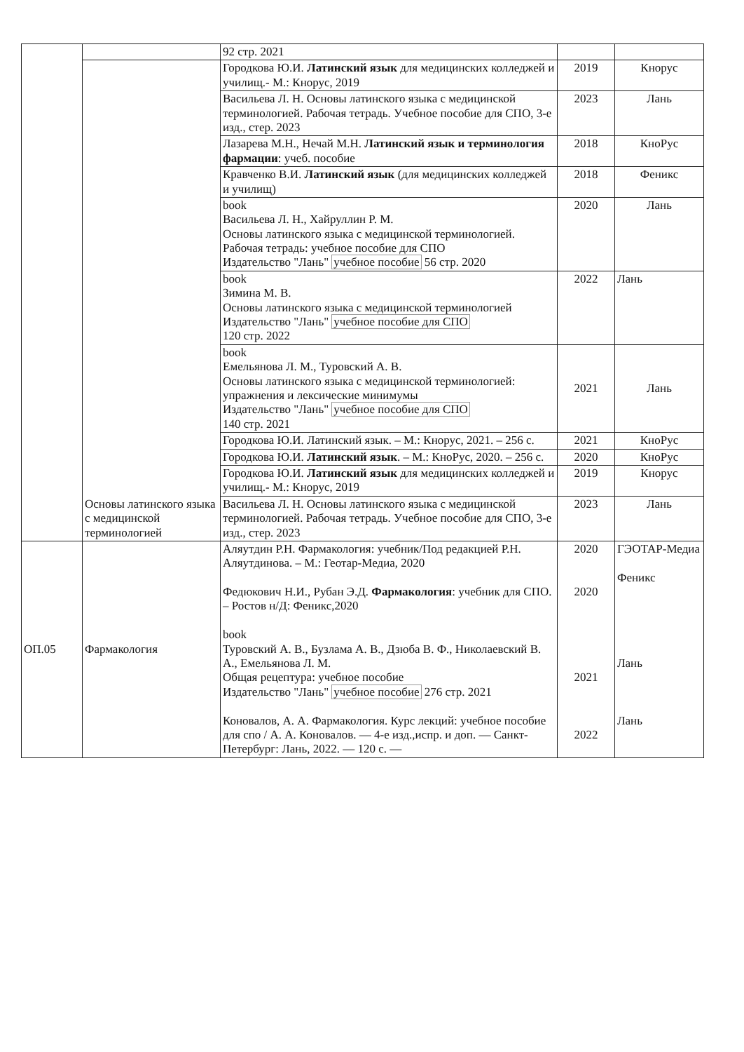| | | 92 стр. 2021 | | |
| | Основы латинского языка с медицинской терминологией | Городкова Ю.И. Латинский язык для медицинских колледжей и училищ.- М.: Кнорус, 2019 | 2019 | Кнорус |
| | | Васильева Л. Н. Основы латинского языка с медицинской терминологией. Рабочая тетрадь. Учебное пособие для СПО, 3-е изд., стер. 2023 | 2023 | Лань |
| | | Лазарева М.Н., Нечай М.Н. Латинский язык и терминология фармации : учеб. пособие | 2018 | КноРус |
| | | Кравченко В.И. Латинский язык (для медицинских колледжей и училищ) | 2018 | Феникс |
| | | book Васильева Л. Н., Хайруллин Р. М. Основы латинского языка с медицинской терминологией. Рабочая тетрадь: учебное пособие для СПО Издательство "Лань" учебное пособие 56 стр. 2020 | 2020 | Лань |
| | | book Зимина М. В. Основы латинского языка с медицинской терминологией Издательство "Лань" учебное пособие для СПО 120 стр. 2022 | 2022 | Лань |
| | | book Емельянова Л. М., Туровский А. В. Основы латинского языка с медицинской терминологией: упражнения и лексические минимумы Издательство "Лань" учебное пособие для СПО 140 стр. 2021 | 2021 | Лань |
| | | Городкова Ю.И. Латинский язык. – М.: Кнорус, 2021. – 256 с. | 2021 | КноРус |
| | | Городкова Ю.И. Латинский язык . – М.: КноРус, 2020. – 256 с. | 2020 | КноРус |
| | | Городкова Ю.И. Латинский язык для медицинских колледжей и училищ.- М.: Кнорус, 2019 | 2019 | Кнорус |
| | | Васильева Л. Н. Основы латинского языка с медицинской терминологией. Рабочая тетрадь. Учебное пособие для СПО, 3-е изд., стер. 2023 | 2023 | Лань |
| ОП.05 | Фармакология | Аляутдин Р.Н. Фармакология: учебник/Под редакцией Р.Н. Аляутдинова. – М.: Геотар-Медиа, 2020 Федюкович Н.И., Рубан Э.Д. Фармакология : учебник для СПО. – Ростов н/Д: Феникс,2020 book Туровский А. В., Бузлама А. В., Дзюба В. Ф., Николаевский В. А., Емельянова Л. М. Общая рецептура: учебное пособие Издательство "Лань" учебное пособие 276 стр. 2021 Коновалов, А. А. Фармакология. Курс лекций: учебное пособие для спо / А. А. Коновалов. — 4-е изд.,испр. и доп. — Санкт-Петербург: Лань, 2022. — 120 с. — | 2020 2020 2021 2022 | ГЭОТАР-Медиа Феникс Лань Лань |